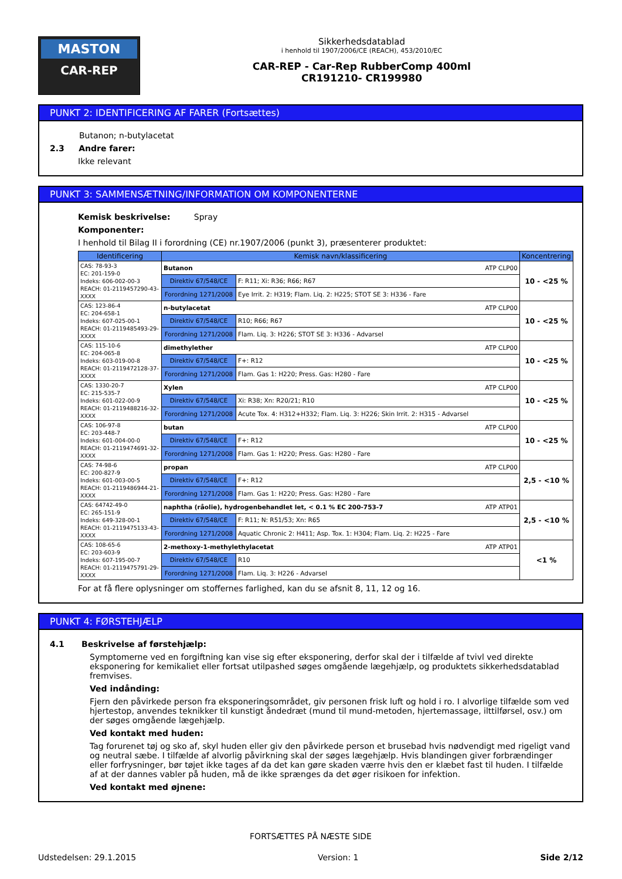MASTON
CAR-REP
Sikkerhedsdatablad
i henhold til 1907/2006/CE (REACH), 453/2010/EC
CAR-REP - Car-Rep RubberComp 400ml
CR191210- CR199980
PUNKT 2: IDENTIFICERING AF FARER (Fortsættes)
Butanon; n-butylacetat
2.3 Andre farer:
Ikke relevant
PUNKT 3: SAMMENSÆTNING/INFORMATION OM KOMPONENTERNE
Kemisk beskrivelse: Spray
Komponenter:
I henhold til Bilag II i forordning (CE) nr.1907/2006 (punkt 3), præsenterer produktet:
| Identificering | Kemisk navn/klassificering | | Koncentrering |
| --- | --- | --- | --- |
| CAS: 78-93-3 EC: 201-159-0 Indeks: 606-002-00-3 REACH: 01-2119457290-43-XXXX | Butanon ATP CLP00 | | 10 - <25 % |
| | Direktiv 67/548/CE | F: R11; Xi: R36; R66; R67 | |
| | Forordning 1271/2008 | Eye Irrit. 2: H319; Flam. Liq. 2: H225; STOT SE 3: H336 - Fare | |
| CAS: 123-86-4 EC: 204-658-1 Indeks: 607-025-00-1 REACH: 01-2119485493-29-XXXX | n-butylacetat ATP CLP00 | | 10 - <25 % |
| | Direktiv 67/548/CE | R10; R66; R67 | |
| | Forordning 1271/2008 | Flam. Liq. 3: H226; STOT SE 3: H336 - Advarsel | |
| CAS: 115-10-6 EC: 204-065-8 Indeks: 603-019-00-8 REACH: 01-2119472128-37-XXXX | dimethylether ATP CLP00 | | 10 - <25 % |
| | Direktiv 67/548/CE | F+: R12 | |
| | Forordning 1271/2008 | Flam. Gas 1: H220; Press. Gas: H280 - Fare | |
| CAS: 1330-20-7 EC: 215-535-7 Indeks: 601-022-00-9 REACH: 01-2119488216-32-XXXX | Xylen ATP CLP00 | | 10 - <25 % |
| | Direktiv 67/548/CE | Xi: R38; Xn: R20/21; R10 | |
| | Forordning 1271/2008 | Acute Tox. 4: H312+H332; Flam. Liq. 3: H226; Skin Irrit. 2: H315 - Advarsel | |
| CAS: 106-97-8 EC: 203-448-7 Indeks: 601-004-00-0 REACH: 01-2119474691-32-XXXX | butan ATP CLP00 | | 10 - <25 % |
| | Direktiv 67/548/CE | F+: R12 | |
| | Forordning 1271/2008 | Flam. Gas 1: H220; Press. Gas: H280 - Fare | |
| CAS: 74-98-6 EC: 200-827-9 Indeks: 601-003-00-5 REACH: 01-2119486944-21-XXXX | propan ATP CLP00 | | 2,5 - <10 % |
| | Direktiv 67/548/CE | F+: R12 | |
| | Forordning 1271/2008 | Flam. Gas 1: H220; Press. Gas: H280 - Fare | |
| CAS: 64742-49-0 EC: 265-151-9 Indeks: 649-328-00-1 REACH: 01-2119475133-43-XXXX | naphtha (råolie), hydrogenbehandlet let, < 0.1 % EC 200-753-7 ATP ATP01 | | 2,5 - <10 % |
| | Direktiv 67/548/CE | F: R11; N: R51/53; Xn: R65 | |
| | Forordning 1271/2008 | Aquatic Chronic 2: H411; Asp. Tox. 1: H304; Flam. Liq. 2: H225 - Fare | |
| CAS: 108-65-6 EC: 203-603-9 Indeks: 607-195-00-7 REACH: 01-2119475791-29-XXXX | 2-methoxy-1-methylethylacetat ATP ATP01 | | <1 % |
| | Direktiv 67/548/CE | R10 | |
| | Forordning 1271/2008 | Flam. Liq. 3: H226 - Advarsel | |
For at få flere oplysninger om stoffernes farlighed, kan du se afsnit 8, 11, 12 og 16.
PUNKT 4: FØRSTEHJÆLP
4.1 Beskrivelse af førstehjælp:
Symptomerne ved en forgiftning kan vise sig efter eksponering, derfor skal der i tilfælde af tvivl ved direkte eksponering for kemikaliet eller fortsat utilpashed søges omgående lægehjælp, og produktets sikkerhedsdatablad fremvises.
Ved indånding:
Fjern den påvirkede person fra eksponeringsområdet, giv personen frisk luft og hold i ro. I alvorlige tilfælde som ved hjertestop, anvendes teknikker til kunstigt åndedræt (mund til mund-metoden, hjertemassage, ilttilførsel, osv.) om der søges omgående lægehjælp.
Ved kontakt med huden:
Tag forurenet tøj og sko af, skyl huden eller giv den påvirkede person et brusebad hvis nødvendigt med rigeligt vand og neutral sæbe. I tilfælde af alvorlig påvirkning skal der søges lægehjælp. Hvis blandingen giver forbrændinger eller forfrysninger, bør tøjet ikke tages af da det kan gøre skaden værre hvis den er klæbet fast til huden. I tilfælde af at der dannes vabler på huden, må de ikke sprænges da det øger risikoen for infektion.
Ved kontakt med øjnene:
FORTSÆTTES PÅ NÆSTE SIDE
Udstedelsen: 29.1.2015 Version: 1 Side 2/12